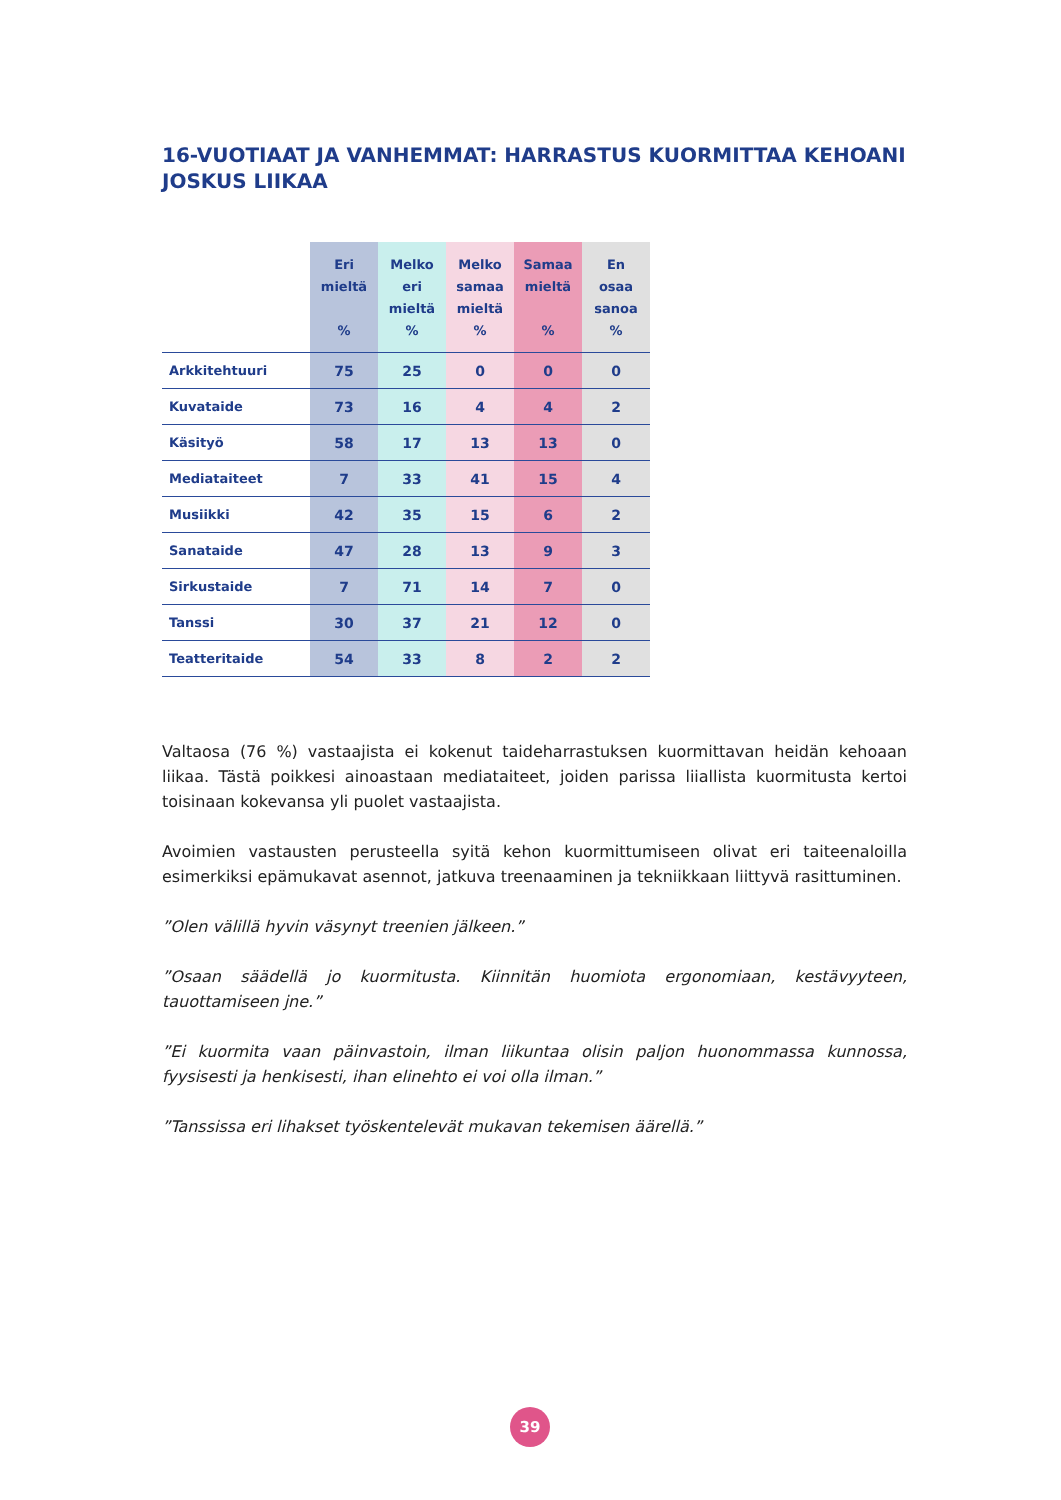16-VUOTIAAT JA VANHEMMAT: HARRASTUS KUORMITTAA KEHOANI JOSKUS LIIKAA
| | Eri mieltä % | Melko eri mieltä % | Melko samaa mieltä % | Samaa mieltä % | En osaa sanoa % |
| --- | --- | --- | --- | --- | --- |
| Arkkitehtuuri | 75 | 25 | 0 | 0 | 0 |
| Kuvataide | 73 | 16 | 4 | 4 | 2 |
| Käsityö | 58 | 17 | 13 | 13 | 0 |
| Mediataiteet | 7 | 33 | 41 | 15 | 4 |
| Musiikki | 42 | 35 | 15 | 6 | 2 |
| Sanataide | 47 | 28 | 13 | 9 | 3 |
| Sirkustaide | 7 | 71 | 14 | 7 | 0 |
| Tanssi | 30 | 37 | 21 | 12 | 0 |
| Teatteritaide | 54 | 33 | 8 | 2 | 2 |
Valtaosa (76 %) vastaajista ei kokenut taideharrastuksen kuormittavan heidän kehoaan liikaa. Tästä poikkesi ainoastaan mediataiteet, joiden parissa liiallista kuormitusta kertoi toisinaan kokevansa yli puolet vastaajista.
Avoimien vastausten perusteella syitä kehon kuormittumiseen olivat eri taiteenaloilla esimerkiksi epämukavat asennot, jatkuva treenaaminen ja tekniikkaan liittyvä rasittuminen.
”Olen välillä hyvin väsynyt treenien jälkeen.”
”Osaan säädellä jo kuormitusta. Kiinnitän huomiota ergonomiaan, kestävyyteen, tauottamiseen jne.”
”Ei kuormita vaan päinvastoin, ilman liikuntaa olisin paljon huonommassa kunnossa, fyysisesti ja henkisesti, ihan elinehto ei voi olla ilman.”
”Tanssissa eri lihakset työskentelevät mukavan tekemisen äärellä.”
39